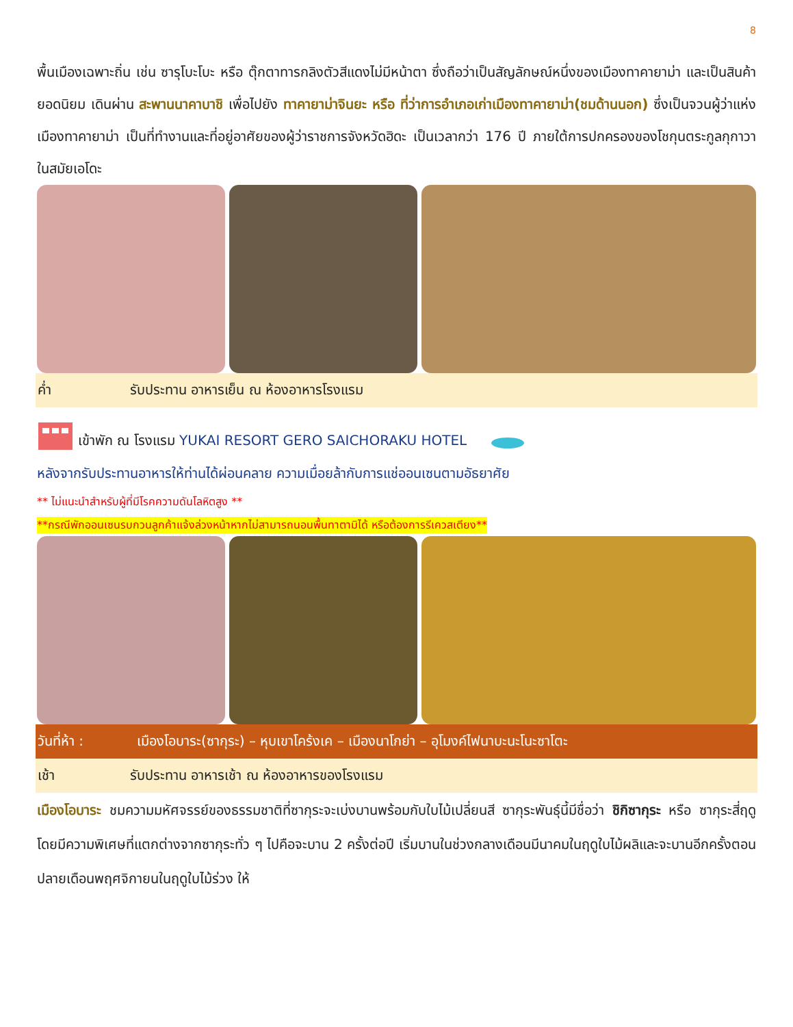8
พื้นเมืองเฉพาะถิ่น เช่น ซารุโบะโบะ หรือ ตุ๊กตาทารกลิงตัวสีแดงไม่มีหน้าตา ซึ่งถือว่าเป็นสัญลักษณ์หนึ่งของเมืองทาคายาม่า และเป็นสินค้ายอดนิยม เดินผ่าน สะพานนาคาบาชิ เพื่อไปยัง ทาคายาม่าจินยะ หรือ ที่ว่าการอำเภอเก่าเมืองทาคายาม่า(ชมด้านนอก) ซึ่งเป็นจวนผู้ว่าแห่งเมืองทาคายาม่า เป็นที่ทำงานและที่อยู่อาศัยของผู้ว่าราชการจังหวัดฮิดะ เป็นเวลากว่า 176 ปี ภายใต้การปกครองของโชกุนตระกูลกุกาวา ในสมัยเอโดะ
ค่ำ รับประทาน อาหารเย็น ณ ห้องอาหารโรงแรม
เข้าพัก ณ โรงแรม YUKAI RESORT GERO SAICHORAKU HOTEL
หลังจากรับประทานอาหารให้ท่านได้ผ่อนคลาย ความเมื่อยล้ากับการแช่ออนเซนตามอัธยาศัย
** ไม่แนะนำสำหรับผู้ที่มีโรคความดันโลหิตสูง **
**กรณีพักออนเซนรบกวนลูกค้าแจ้งล่วงหน้าหากไม่สามารถนอนพื้นทาตามิได้ หรือต้องการรีเควสเตียง**
วันที่ห้า : เมืองโอบาระ(ซากุระ) – หุบเขาโคร้งเค – เมืองนาโกย่า – อุโมงค์ไฟนาบะนะโนะซาโตะ
เช้า รับประทาน อาหารเช้า ณ ห้องอาหารของโรงแรม
เมืองโอบาระ ชมความมหัศจรรย์ของธรรมชาติที่ซากุระจะเบ่งบานพร้อมกับใบไม้เปลี่ยนสี ซากุระพันธุ์นี้มีชื่อว่า ชิกิซากุระ หรือ ซากุระสี่ฤดูโดยมีความพิเศษที่แตกต่างจากซากุระทั่ว ๆ ไปคือจะบาน 2 ครั้งต่อปี เริ่มบานในช่วงกลางเดือนมีนาคมในฤดูใบไม้ผลิและจะบานอีกครั้งตอนปลายเดือนพฤศจิกายนในฤดูใบไม้ร่วง ให้